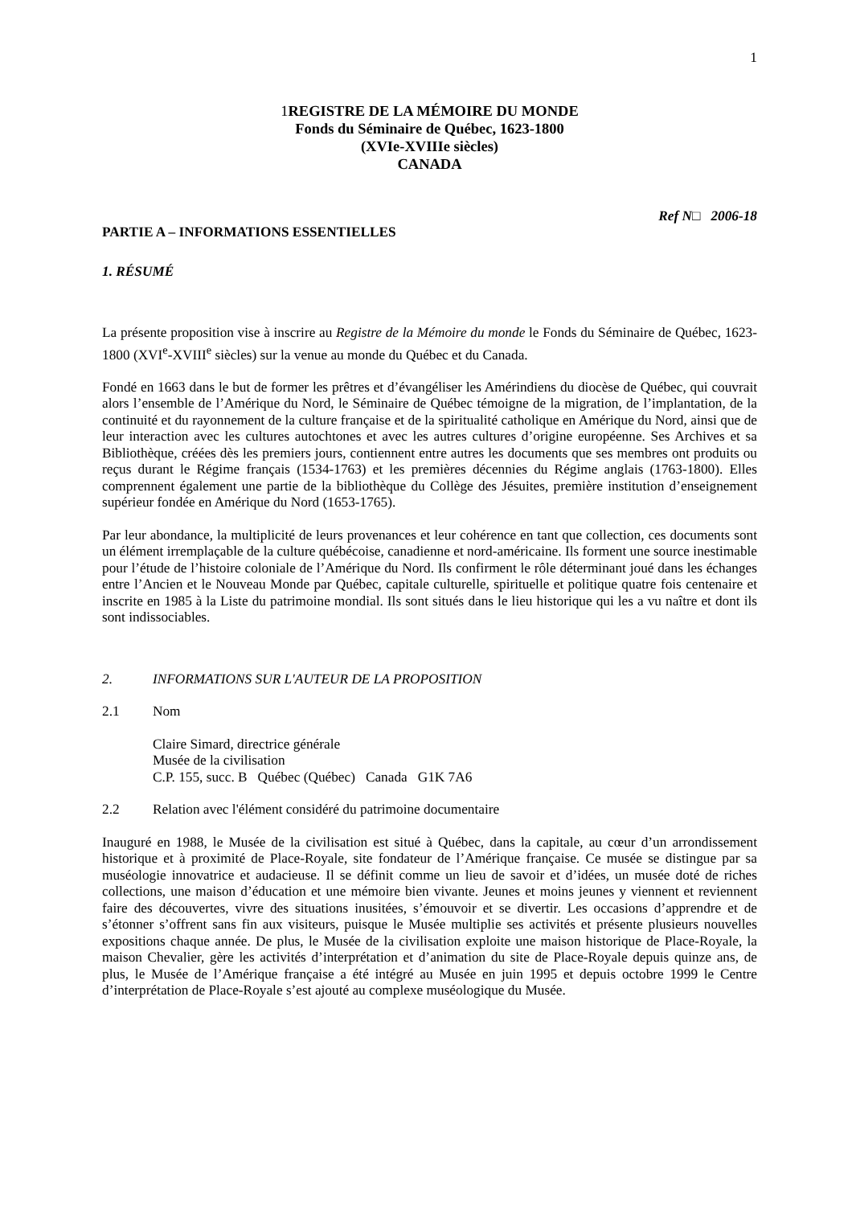1
1 REGISTRE DE LA MÉMOIRE DU MONDE
Fonds du Séminaire de Québec, 1623-1800
(XVIe-XVIIIe siècles)
CANADA
Ref N□ 2006-18
PARTIE A – INFORMATIONS ESSENTIELLES
1. RÉSUMÉ
La présente proposition vise à inscrire au Registre de la Mémoire du monde le Fonds du Séminaire de Québec, 1623-1800 (XVI<sup>e</sup>-XVIII<sup>e</sup> siècles) sur la venue au monde du Québec et du Canada.
Fondé en 1663 dans le but de former les prêtres et d’évangéliser les Amérindiens du diocèse de Québec, qui couvrait alors l’ensemble de l’Amérique du Nord, le Séminaire de Québec témoigne de la migration, de l’implantation, de la continuité et du rayonnement de la culture française et de la spiritualité catholique en Amérique du Nord, ainsi que de leur interaction avec les cultures autochtones et avec les autres cultures d’origine européenne. Ses Archives et sa Bibliothèque, créées dès les premiers jours, contiennent entre autres les documents que ses membres ont produits ou reçus durant le Régime français (1534-1763) et les premières décennies du Régime anglais (1763-1800). Elles comprennent également une partie de la bibliothèque du Collège des Jésuites, première institution d’enseignement supérieur fondée en Amérique du Nord (1653-1765).
Par leur abondance, la multiplicité de leurs provenances et leur cohérence en tant que collection, ces documents sont un élément irremplaçable de la culture québécoise, canadienne et nord-américaine. Ils forment une source inestimable pour l’étude de l’histoire coloniale de l’Amérique du Nord. Ils confirment le rôle déterminant joué dans les échanges entre l’Ancien et le Nouveau Monde par Québec, capitale culturelle, spirituelle et politique quatre fois centenaire et inscrite en 1985 à la Liste du patrimoine mondial. Ils sont situés dans le lieu historique qui les a vu naître et dont ils sont indissociables.
2. INFORMATIONS SUR L'AUTEUR DE LA PROPOSITION
2.1 Nom
Claire Simard, directrice générale
Musée de la civilisation
C.P. 155, succ. B Québec (Québec) Canada G1K 7A6
2.2 Relation avec l'élément considéré du patrimoine documentaire
Inauguré en 1988, le Musée de la civilisation est situé à Québec, dans la capitale, au cœur d’un arrondissement historique et à proximité de Place-Royale, site fondateur de l’Amérique française. Ce musée se distingue par sa muséologie innovatrice et audacieuse. Il se définit comme un lieu de savoir et d’idées, un musée doté de riches collections, une maison d’éducation et une mémoire bien vivante. Jeunes et moins jeunes y viennent et reviennent faire des découvertes, vivre des situations inusitées, s’émouvoir et se divertir. Les occasions d’apprendre et de s’étonner s’offrent sans fin aux visiteurs, puisque le Musée multiplie ses activités et présente plusieurs nouvelles expositions chaque année. De plus, le Musée de la civilisation exploite une maison historique de Place-Royale, la maison Chevalier, gère les activités d’interprétation et d’animation du site de Place-Royale depuis quinze ans, de plus, le Musée de l’Amérique française a été intégré au Musée en juin 1995 et depuis octobre 1999 le Centre d’interprétation de Place-Royale s’est ajouté au complexe muséologique du Musée.